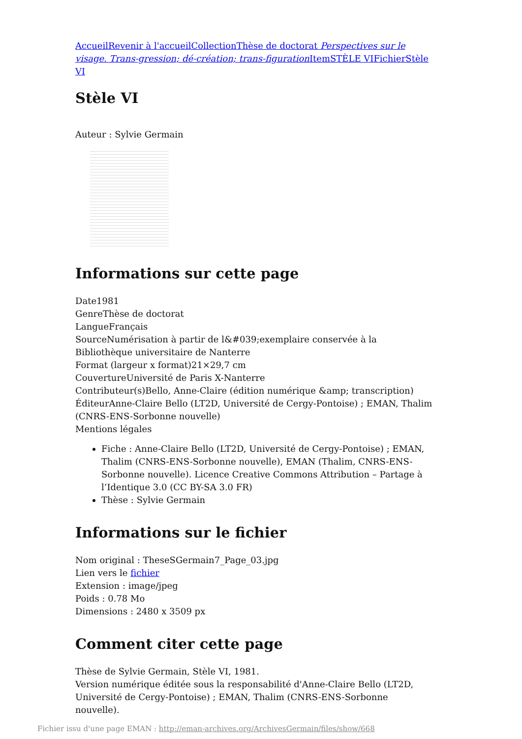Accueil Revenir à l'accueil Collection Thèse de doctorat Perspectives sur le visage. Trans-gression; dé-création; trans-figuration Item STÈLE VI Fichier Stèle VI
Stèle VI
Auteur : Sylvie Germain
Informations sur cette page
Date1981
GenreThèse de doctorat
LangueFrançais
SourceNumérisation à partir de l&#039;exemplaire conservée à la Bibliothèque universitaire de Nanterre
Format (largeur x format)21×29,7 cm
CouvertureUniversité de Paris X-Nanterre
Contributeur(s)Bello, Anne-Claire (édition numérique &amp; transcription)
ÉditeurAnne-Claire Bello (LT2D, Université de Cergy-Pontoise) ; EMAN, Thalim (CNRS-ENS-Sorbonne nouvelle)
Mentions légales
Fiche : Anne-Claire Bello (LT2D, Université de Cergy-Pontoise) ; EMAN, Thalim (CNRS-ENS-Sorbonne nouvelle), EMAN (Thalim, CNRS-ENS-Sorbonne nouvelle). Licence Creative Commons Attribution – Partage à l’Identique 3.0 (CC BY-SA 3.0 FR)
Thèse : Sylvie Germain
Informations sur le fichier
Nom original : TheseSGermain7_Page_03.jpg
Lien vers le fichier
Extension : image/jpeg
Poids : 0.78 Mo
Dimensions : 2480 x 3509 px
Comment citer cette page
Thèse de Sylvie Germain, Stèle VI, 1981.
Version numérique éditée sous la responsabilité d'Anne-Claire Bello (LT2D, Université de Cergy-Pontoise) ; EMAN, Thalim (CNRS-ENS-Sorbonne nouvelle).
Fichier issu d'une page EMAN : http://eman-archives.org/ArchivesGermain/files/show/668